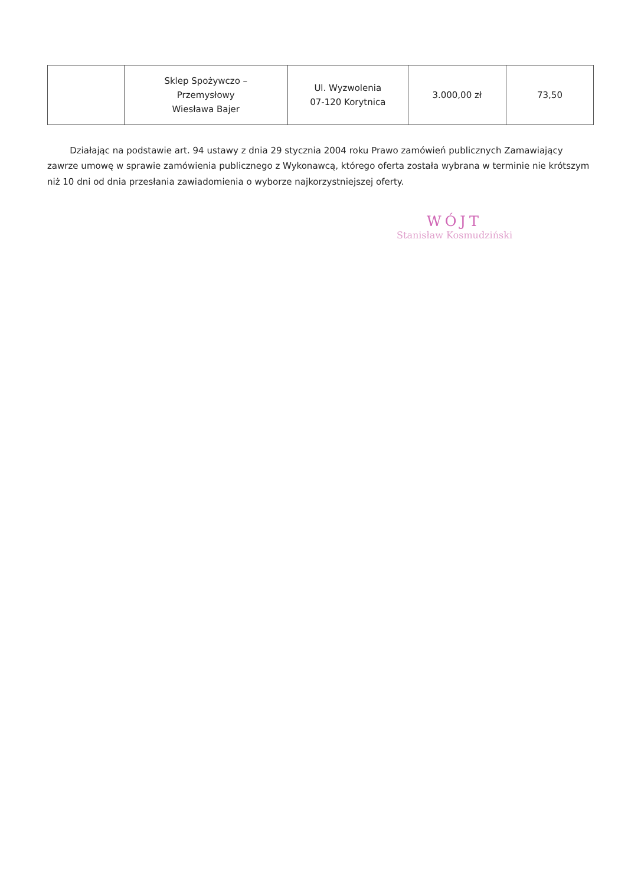| | Sklep Spożywczo – Przemysłowy Wiesława Bajer | Ul. Wyzwolenia 07-120 Korytnica | 3.000,00 zł | 73,50 |
Działając na podstawie art. 94 ustawy z dnia 29 stycznia 2004 roku Prawo zamówień publicznych Zamawiający zawrze umowę w sprawie zamówienia publicznego z Wykonawcą, którego oferta została wybrana w terminie nie krótszym niż 10 dni od dnia przesłania zawiadomienia o wyborze najkorzystniejszej oferty.
WÓJT
Stanisław Kosmudziński